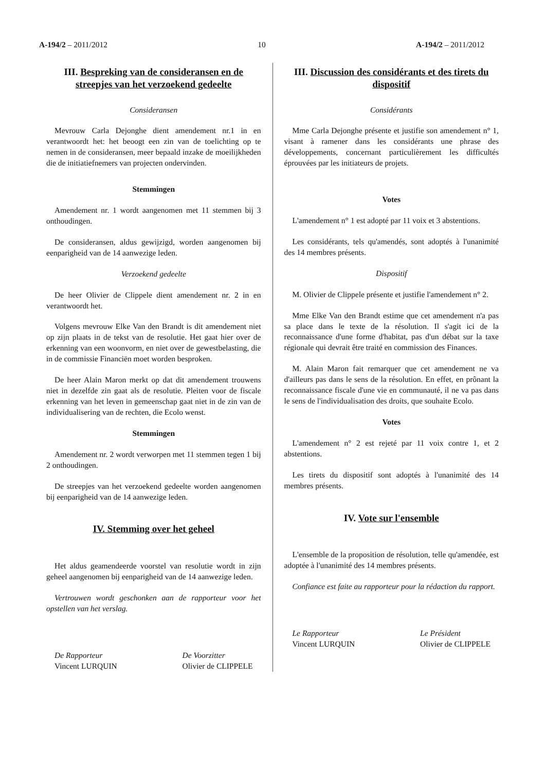A-194/2 – 2011/2012 10 A-194/2 – 2011/2012
III. Bespreking van de consideransen en de streepjes van het verzoekend gedeelte
Consideransen
Mevrouw Carla Dejonghe dient amendement nr.1 in en verantwoordt het: het beoogt een zin van de toelichting op te nemen in de consideransen, meer bepaald inzake de moeilijkheden die de initiatiefnemers van projecten ondervinden.
Stemmingen
Amendement nr. 1 wordt aangenomen met 11 stemmen bij 3 onthoudingen.
De consideransen, aldus gewijzigd, worden aangenomen bij eenparigheid van de 14 aanwezige leden.
Verzoekend gedeelte
De heer Olivier de Clippele dient amendement nr. 2 in en verantwoordt het.
Volgens mevrouw Elke Van den Brandt is dit amendement niet op zijn plaats in de tekst van de resolutie. Het gaat hier over de erkenning van een woonvorm, en niet over de gewestbelasting, die in de commissie Financiën moet worden besproken.
De heer Alain Maron merkt op dat dit amendement trouwens niet in dezelfde zin gaat als de resolutie. Pleiten voor de fiscale erkenning van het leven in gemeenschap gaat niet in de zin van de individualisering van de rechten, die Ecolo wenst.
Stemmingen
Amendement nr. 2 wordt verworpen met 11 stemmen tegen 1 bij 2 onthoudingen.
De streepjes van het verzoekend gedeelte worden aangenomen bij eenparigheid van de 14 aanwezige leden.
IV. Stemming over het geheel
Het aldus geamendeerde voorstel van resolutie wordt in zijn geheel aangenomen bij eenparigheid van de 14 aanwezige leden.
Vertrouwen wordt geschonken aan de rapporteur voor het opstellen van het verslag.
De Rapporteur
Vincent LURQUIN
De Voorzitter
Olivier de CLIPPELE
III. Discussion des considérants et des tirets du dispositif
Considérants
Mme Carla Dejonghe présente et justifie son amendement n° 1, visant à ramener dans les considérants une phrase des développements, concernant particulièrement les difficultés éprouvées par les initiateurs de projets.
Votes
L'amendement n° 1 est adopté par 11 voix et 3 abstentions.
Les considérants, tels qu'amendés, sont adoptés à l'unanimité des 14 membres présents.
Dispositif
M. Olivier de Clippele présente et justifie l'amendement n° 2.
Mme Elke Van den Brandt estime que cet amendement n'a pas sa place dans le texte de la résolution. Il s'agit ici de la reconnaissance d'une forme d'habitat, pas d'un débat sur la taxe régionale qui devrait être traité en commission des Finances.
M. Alain Maron fait remarquer que cet amendement ne va d'ailleurs pas dans le sens de la résolution. En effet, en prônant la reconnaissance fiscale d'une vie en communauté, il ne va pas dans le sens de l'individualisation des droits, que souhaite Ecolo.
Votes
L'amendement n° 2 est rejeté par 11 voix contre 1, et 2 abstentions.
Les tirets du dispositif sont adoptés à l'unanimité des 14 membres présents.
IV. Vote sur l'ensemble
L'ensemble de la proposition de résolution, telle qu'amendée, est adoptée à l'unanimité des 14 membres présents.
Confiance est faite au rapporteur pour la rédaction du rapport.
Le Rapporteur
Vincent LURQUIN
Le Président
Olivier de CLIPPELE